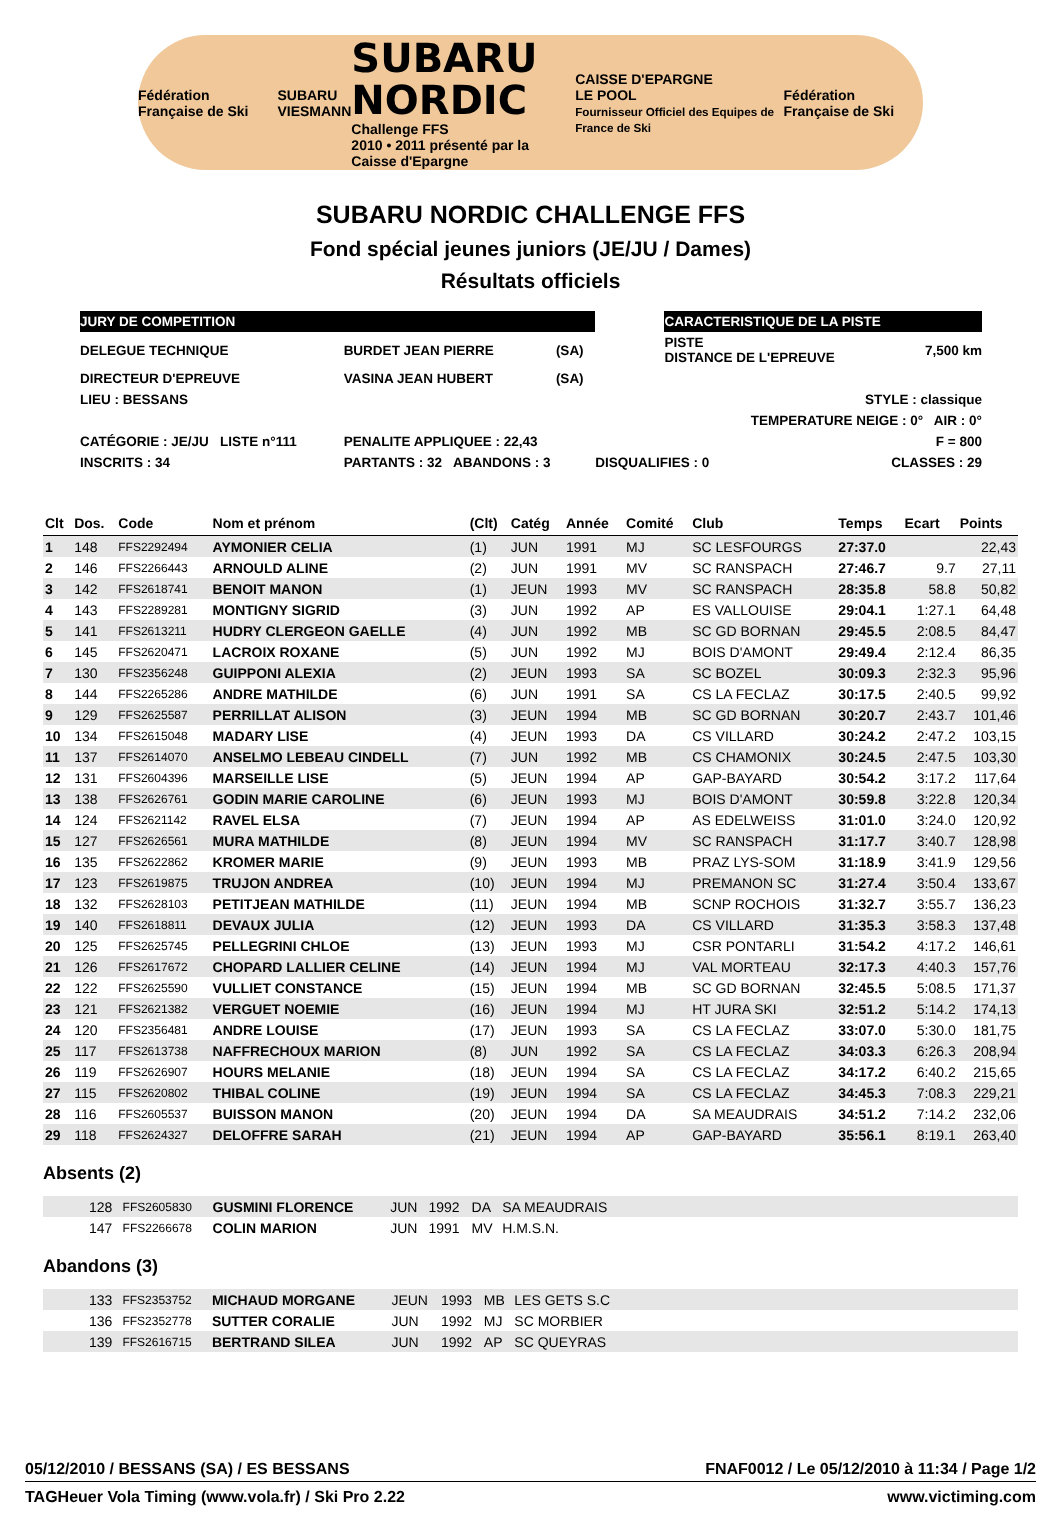Fédération Française de Ski SUBARU
VIESMANN SUBARU
NORDIC
Challenge FFS
2010 • 2011 présenté par la Caisse d'Epargne CAISSE D'EPARGNE
LE POOL
Fournisseur Officiel des Equipes de France de Ski Fédération Française de Ski
SUBARU NORDIC CHALLENGE FFS
Fond spécial jeunes juniors (JE/JU / Dames)
Résultats officiels
| JURY DE COMPETITION | | | | CARACTERISTIQUE DE LA PISTE | | |
| DELEGUE TECHNIQUE | BURDET JEAN PIERRE | (SA) | | PISTE DISTANCE DE L'EPREUVE | | 7,500 km |
| DIRECTEUR D'EPREUVE | VASINA JEAN HUBERT | (SA) | | | | |
| LIEU : BESSANS | | | | STYLE : classique | | |
| | | | | TEMPERATURE NEIGE : 0° AIR : 0° | | |
| CATÉGORIE : JE/JU LISTE n°111 | PENALITE APPLIQUEE : 22,43 | | | F = 800 | | |
| INSCRITS : 34 | PARTANTS : 32 ABANDONS : 3 | | DISQUALIFIES : 0 | | CLASSES : 29 | |
| Clt | Dos. | Code | Nom et prénom | (Clt) | Catég | Année | Comité | Club | Temps | Ecart | Points |
| --- | --- | --- | --- | --- | --- | --- | --- | --- | --- | --- | --- |
| 1 | 148 | FFS2292494 | AYMONIER CELIA | (1) | JUN | 1991 | MJ | SC LESFOURGS | 27:37.0 | | 22,43 |
| 2 | 146 | FFS2266443 | ARNOULD ALINE | (2) | JUN | 1991 | MV | SC RANSPACH | 27:46.7 | 9.7 | 27,11 |
| 3 | 142 | FFS2618741 | BENOIT MANON | (1) | JEUN | 1993 | MV | SC RANSPACH | 28:35.8 | 58.8 | 50,82 |
| 4 | 143 | FFS2289281 | MONTIGNY SIGRID | (3) | JUN | 1992 | AP | ES VALLOUISE | 29:04.1 | 1:27.1 | 64,48 |
| 5 | 141 | FFS2613211 | HUDRY CLERGEON GAELLE | (4) | JUN | 1992 | MB | SC GD BORNAN | 29:45.5 | 2:08.5 | 84,47 |
| 6 | 145 | FFS2620471 | LACROIX ROXANE | (5) | JUN | 1992 | MJ | BOIS D'AMONT | 29:49.4 | 2:12.4 | 86,35 |
| 7 | 130 | FFS2356248 | GUIPPONI ALEXIA | (2) | JEUN | 1993 | SA | SC BOZEL | 30:09.3 | 2:32.3 | 95,96 |
| 8 | 144 | FFS2265286 | ANDRE MATHILDE | (6) | JUN | 1991 | SA | CS LA FECLAZ | 30:17.5 | 2:40.5 | 99,92 |
| 9 | 129 | FFS2625587 | PERRILLAT ALISON | (3) | JEUN | 1994 | MB | SC GD BORNAN | 30:20.7 | 2:43.7 | 101,46 |
| 10 | 134 | FFS2615048 | MADARY LISE | (4) | JEUN | 1993 | DA | CS VILLARD | 30:24.2 | 2:47.2 | 103,15 |
| 11 | 137 | FFS2614070 | ANSELMO LEBEAU CINDELL | (7) | JUN | 1992 | MB | CS CHAMONIX | 30:24.5 | 2:47.5 | 103,30 |
| 12 | 131 | FFS2604396 | MARSEILLE LISE | (5) | JEUN | 1994 | AP | GAP-BAYARD | 30:54.2 | 3:17.2 | 117,64 |
| 13 | 138 | FFS2626761 | GODIN MARIE CAROLINE | (6) | JEUN | 1993 | MJ | BOIS D'AMONT | 30:59.8 | 3:22.8 | 120,34 |
| 14 | 124 | FFS2621142 | RAVEL ELSA | (7) | JEUN | 1994 | AP | AS EDELWEISS | 31:01.0 | 3:24.0 | 120,92 |
| 15 | 127 | FFS2626561 | MURA MATHILDE | (8) | JEUN | 1994 | MV | SC RANSPACH | 31:17.7 | 3:40.7 | 128,98 |
| 16 | 135 | FFS2622862 | KROMER MARIE | (9) | JEUN | 1993 | MB | PRAZ LYS-SOM | 31:18.9 | 3:41.9 | 129,56 |
| 17 | 123 | FFS2619875 | TRUJON ANDREA | (10) | JEUN | 1994 | MJ | PREMANON SC | 31:27.4 | 3:50.4 | 133,67 |
| 18 | 132 | FFS2628103 | PETITJEAN MATHILDE | (11) | JEUN | 1994 | MB | SCNP ROCHOIS | 31:32.7 | 3:55.7 | 136,23 |
| 19 | 140 | FFS2618811 | DEVAUX JULIA | (12) | JEUN | 1993 | DA | CS VILLARD | 31:35.3 | 3:58.3 | 137,48 |
| 20 | 125 | FFS2625745 | PELLEGRINI CHLOE | (13) | JEUN | 1993 | MJ | CSR PONTARLI | 31:54.2 | 4:17.2 | 146,61 |
| 21 | 126 | FFS2617672 | CHOPARD LALLIER CELINE | (14) | JEUN | 1994 | MJ | VAL MORTEAU | 32:17.3 | 4:40.3 | 157,76 |
| 22 | 122 | FFS2625590 | VULLIET CONSTANCE | (15) | JEUN | 1994 | MB | SC GD BORNAN | 32:45.5 | 5:08.5 | 171,37 |
| 23 | 121 | FFS2621382 | VERGUET NOEMIE | (16) | JEUN | 1994 | MJ | HT JURA SKI | 32:51.2 | 5:14.2 | 174,13 |
| 24 | 120 | FFS2356481 | ANDRE LOUISE | (17) | JEUN | 1993 | SA | CS LA FECLAZ | 33:07.0 | 5:30.0 | 181,75 |
| 25 | 117 | FFS2613738 | NAFFRECHOUX MARION | (8) | JUN | 1992 | SA | CS LA FECLAZ | 34:03.3 | 6:26.3 | 208,94 |
| 26 | 119 | FFS2626907 | HOURS MELANIE | (18) | JEUN | 1994 | SA | CS LA FECLAZ | 34:17.2 | 6:40.2 | 215,65 |
| 27 | 115 | FFS2620802 | THIBAL COLINE | (19) | JEUN | 1994 | SA | CS LA FECLAZ | 34:45.3 | 7:08.3 | 229,21 |
| 28 | 116 | FFS2605537 | BUISSON MANON | (20) | JEUN | 1994 | DA | SA MEAUDRAIS | 34:51.2 | 7:14.2 | 232,06 |
| 29 | 118 | FFS2624327 | DELOFFRE SARAH | (21) | JEUN | 1994 | AP | GAP-BAYARD | 35:56.1 | 8:19.1 | 263,40 |
Absents (2)
| | 128 | FFS2605830 | GUSMINI FLORENCE | JUN | 1992 | DA | SA MEAUDRAIS | |
| | 147 | FFS2266678 | COLIN MARION | JUN | 1991 | MV | H.M.S.N. | |
Abandons (3)
| | 133 | FFS2353752 | MICHAUD MORGANE | JEUN | 1993 | MB | LES GETS S.C | |
| | 136 | FFS2352778 | SUTTER CORALIE | JUN | 1992 | MJ | SC MORBIER | |
| | 139 | FFS2616715 | BERTRAND SILEA | JUN | 1992 | AP | SC QUEYRAS | |
05/12/2010 / BESSANS (SA) / ES BESSANS FNAF0012 / Le 05/12/2010 à 11:34 / Page 1/2
TAGHeuer Vola Timing (www.vola.fr) / Ski Pro 2.22 www.victiming.com